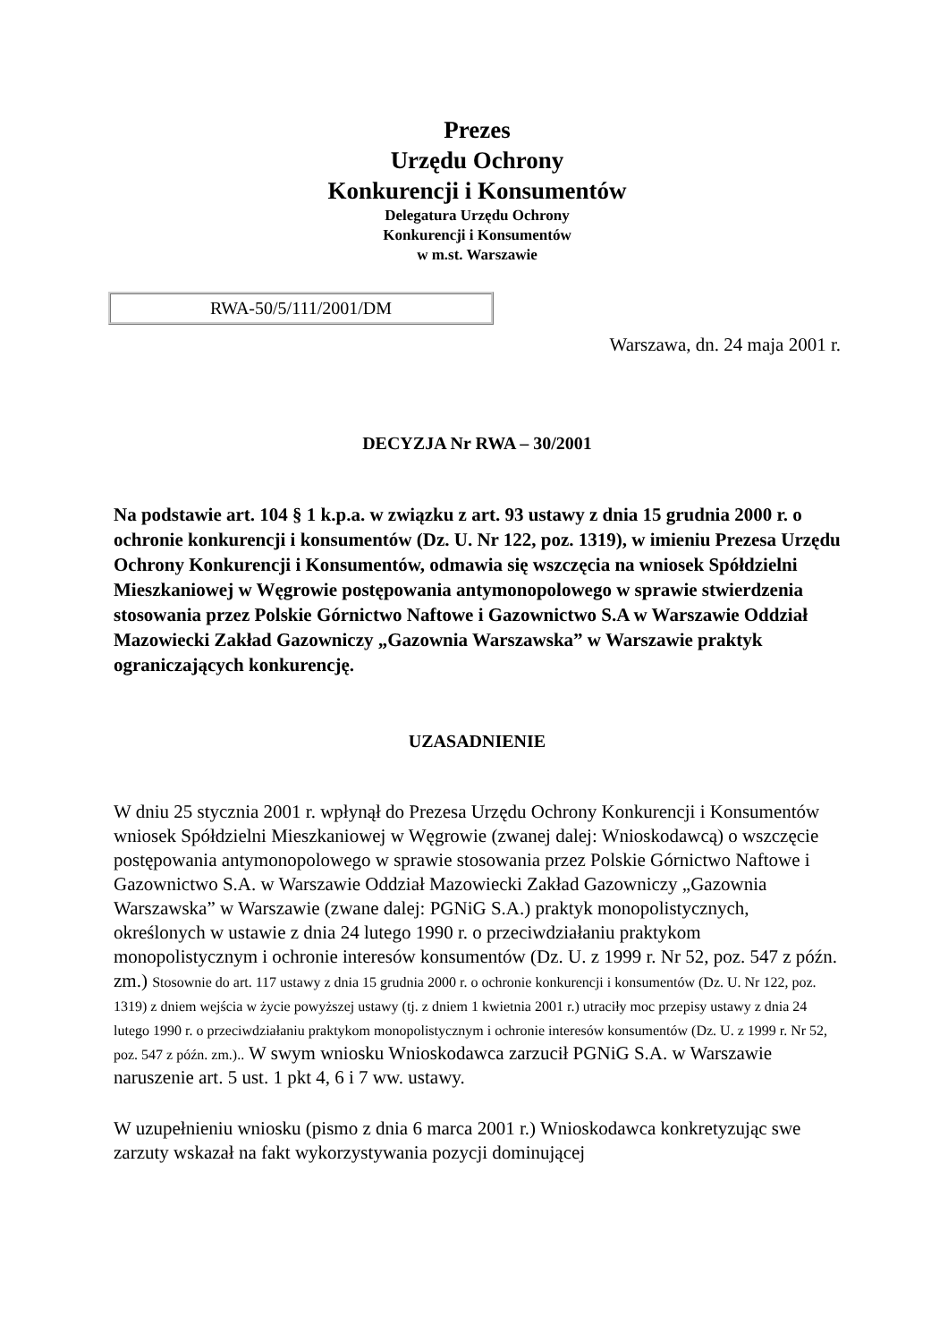Prezes
Urzędu Ochrony
Konkurencji i Konsumentów
Delegatura Urzędu Ochrony
Konkurencji i Konsumentów
w m.st. Warszawie
RWA-50/5/111/2001/DM
Warszawa, dn. 24 maja 2001 r.
DECYZJA Nr RWA – 30/2001
Na podstawie art. 104 § 1 k.p.a. w związku z art. 93 ustawy z dnia 15 grudnia 2000 r. o ochronie konkurencji i konsumentów (Dz. U. Nr 122, poz. 1319), w imieniu Prezesa Urzędu Ochrony Konkurencji i Konsumentów, odmawia się wszczęcia na wniosek Spółdzielni Mieszkaniowej w Węgrowie postępowania antymonopolowego w sprawie stwierdzenia stosowania przez Polskie Górnictwo Naftowe i Gazownictwo S.A w Warszawie Oddział Mazowiecki Zakład Gazowniczy „Gazownia Warszawska” w Warszawie praktyk ograniczających konkurencję.
UZASADNIENIE
W dniu 25 stycznia 2001 r. wpłynął do Prezesa Urzędu Ochrony Konkurencji i Konsumentów wniosek Spółdzielni Mieszkaniowej w Węgrowie (zwanej dalej: Wnioskodawcą) o wszczęcie postępowania antymonopolowego w sprawie stosowania przez Polskie Górnictwo Naftowe i Gazownictwo S.A. w Warszawie Oddział Mazowiecki Zakład Gazowniczy „Gazownia Warszawska” w Warszawie (zwane dalej: PGNiG S.A.) praktyk monopolistycznych, określonych w ustawie z dnia 24 lutego 1990 r. o przeciwdziałaniu praktykom monopolistycznym i ochronie interesów konsumentów (Dz. U. z 1999 r. Nr 52, poz. 547 z późn. zm.) Stosownie do art. 117 ustawy z dnia 15 grudnia 2000 r. o ochronie konkurencji i konsumentów (Dz. U. Nr 122, poz. 1319) z dniem wejścia w życie powyższej ustawy (tj. z dniem 1 kwietnia 2001 r.) utraciły moc przepisy ustawy z dnia 24 lutego 1990 r. o przeciwdziałaniu praktykom monopolistycznym i ochronie interesów konsumentów (Dz. U. z 1999 r. Nr 52, poz. 547 z późn. zm.).. W swym wniosku Wnioskodawca zarzucił PGNiG S.A. w Warszawie naruszenie art. 5 ust. 1 pkt 4, 6 i 7 ww. ustawy.
W uzupełnieniu wniosku (pismo z dnia 6 marca 2001 r.) Wnioskodawca konkretyzując swe zarzuty wskazał na fakt wykorzystywania pozycji dominującej